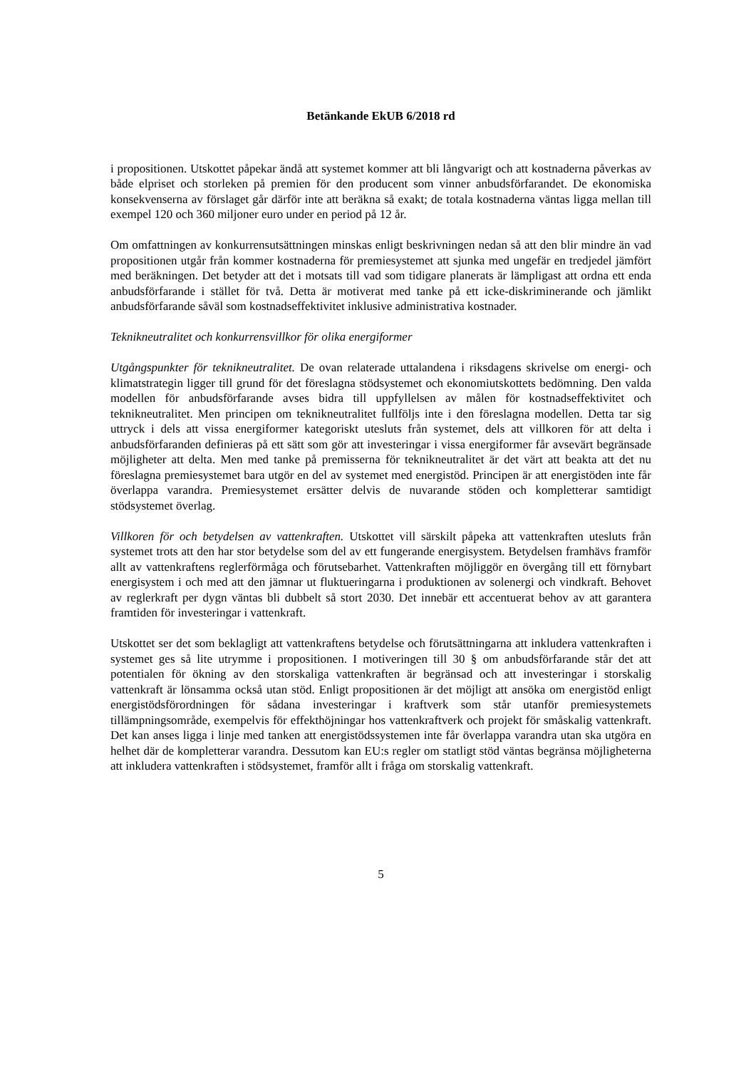Betänkande EkUB 6/2018 rd
i propositionen. Utskottet påpekar ändå att systemet kommer att bli långvarigt och att kostnaderna påverkas av både elpriset och storleken på premien för den producent som vinner anbudsförfarandet. De ekonomiska konsekvenserna av förslaget går därför inte att beräkna så exakt; de totala kostnaderna väntas ligga mellan till exempel 120 och 360 miljoner euro under en period på 12 år.
Om omfattningen av konkurrensutsättningen minskas enligt beskrivningen nedan så att den blir mindre än vad propositionen utgår från kommer kostnaderna för premiesystemet att sjunka med ungefär en tredjedel jämfört med beräkningen. Det betyder att det i motsats till vad som tidigare planerats är lämpligast att ordna ett enda anbudsförfarande i stället för två. Detta är motiverat med tanke på ett icke-diskriminerande och jämlikt anbudsförfarande såväl som kostnadseffektivitet inklusive administrativa kostnader.
Teknikneutralitet och konkurrensvillkor för olika energiformer
Utgångspunkter för teknikneutralitet. De ovan relaterade uttalandena i riksdagens skrivelse om energi- och klimatstrategin ligger till grund för det föreslagna stödsystemet och ekonomiutskottets bedömning. Den valda modellen för anbudsförfarande avses bidra till uppfyllelsen av målen för kostnadseffektivitet och teknikneutralitet. Men principen om teknikneutralitet fullföljs inte i den föreslagna modellen. Detta tar sig uttryck i dels att vissa energiformer kategoriskt utesluts från systemet, dels att villkoren för att delta i anbudsförfaranden definieras på ett sätt som gör att investeringar i vissa energiformer får avsevärt begränsade möjligheter att delta. Men med tanke på premisserna för teknikneutralitet är det värt att beakta att det nu föreslagna premiesystemet bara utgör en del av systemet med energistöd. Principen är att energistöden inte får överlappa varandra. Premiesystemet ersätter delvis de nuvarande stöden och kompletterar samtidigt stödsystemet överlag.
Villkoren för och betydelsen av vattenkraften. Utskottet vill särskilt påpeka att vattenkraften utesluts från systemet trots att den har stor betydelse som del av ett fungerande energisystem. Betydelsen framhävs framför allt av vattenkraftens reglerförmåga och förutsebarhet. Vattenkraften möjliggör en övergång till ett förnybart energisystem i och med att den jämnar ut fluktueringarna i produktionen av solenergi och vindkraft. Behovet av reglerkraft per dygn väntas bli dubbelt så stort 2030. Det innebär ett accentuerat behov av att garantera framtiden för investeringar i vattenkraft.
Utskottet ser det som beklagligt att vattenkraftens betydelse och förutsättningarna att inkludera vattenkraften i systemet ges så lite utrymme i propositionen. I motiveringen till 30 § om anbudsförfarande står det att potentialen för ökning av den storskaliga vattenkraften är begränsad och att investeringar i storskalig vattenkraft är lönsamma också utan stöd. Enligt propositionen är det möjligt att ansöka om energistöd enligt energistödsförordningen för sådana investeringar i kraftverk som står utanför premiesystemets tillämpningsområde, exempelvis för effekthöjningar hos vattenkraftverk och projekt för småskalig vattenkraft. Det kan anses ligga i linje med tanken att energistödssystemen inte får överlappa varandra utan ska utgöra en helhet där de kompletterar varandra. Dessutom kan EU:s regler om statligt stöd väntas begränsa möjligheterna att inkludera vattenkraften i stödsystemet, framför allt i fråga om storskalig vattenkraft.
5